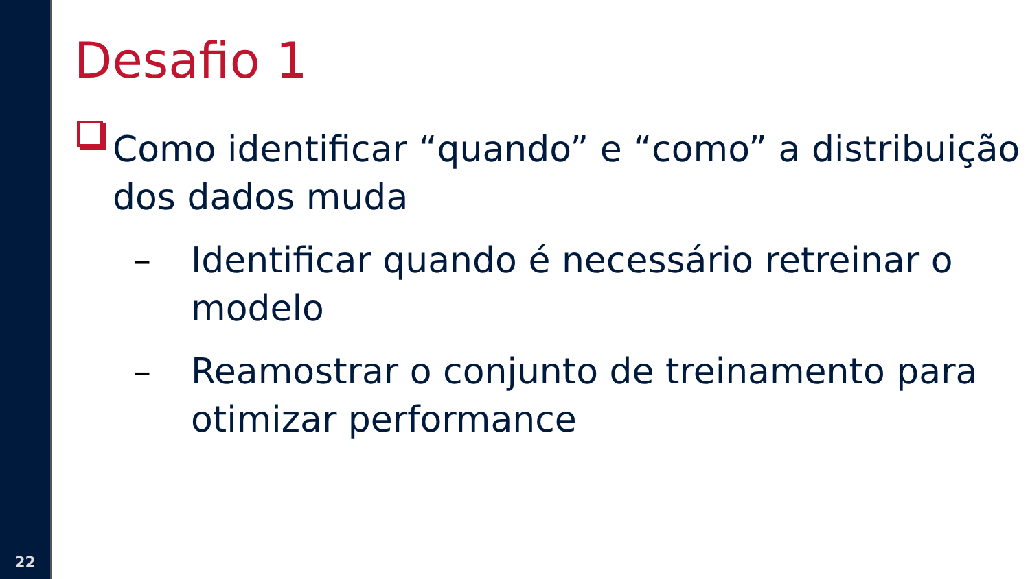22
Desafio 1
Como identificar “quando” e “como” a distribuição dos dados muda
– Identificar quando é necessário retreinar o modelo
– Reamostrar o conjunto de treinamento para otimizar performance